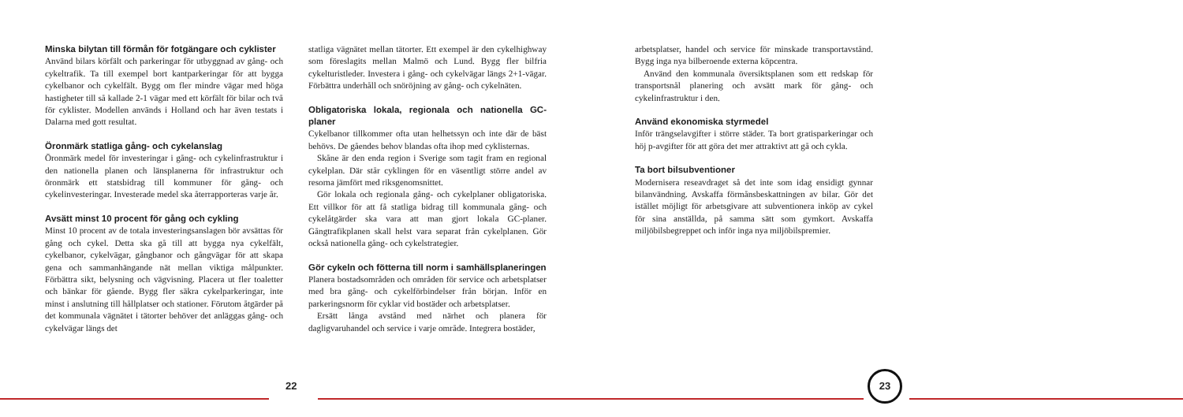Minska bilytan till förmån för fotgängare och cyklister
Använd bilars körfält och parkeringar för utbyggnad av gång- och cykeltrafik. Ta till exempel bort kantparkeringar för att bygga cykelbanor och cykelfält. Bygg om fler mindre vägar med höga hastigheter till så kallade 2-1 vägar med ett körfält för bilar och två för cyklister. Modellen används i Holland och har även testats i Dalarna med gott resultat.
Öronmärk statliga gång- och cykelanslag
Öronmärk medel för investeringar i gång- och cykelinfrastruktur i den nationella planen och länsplanerna för infrastruktur och öronmärk ett statsbidrag till kommuner för gång- och cykelinvesteringar. Investerade medel ska återrapporteras varje år.
Avsätt minst 10 procent för gång och cykling
Minst 10 procent av de totala investeringsanslagen bör avsättas för gång och cykel. Detta ska gå till att bygga nya cykelfält, cykelbanor, cykelvägar, gångbanor och gångvägar för att skapa gena och sammanhängande nät mellan viktiga målpunkter. Förbättra sikt, belysning och vägvisning. Placera ut fler toaletter och bänkar för gående. Bygg fler säkra cykelparkeringar, inte minst i anslutning till hållplatser och stationer. Förutom åtgärder på det kommunala vägnätet i tätorter behöver det anläggas gång- och cykelvägar längs det
statliga vägnätet mellan tätorter. Ett exempel är den cykelhighway som föreslagits mellan Malmö och Lund. Bygg fler bilfria cykelturistleder. Investera i gång- och cykelvägar längs 2+1-vägar. Förbättra underhåll och snöröjning av gång- och cykelnäten.
Obligatoriska lokala, regionala och nationella GC-planer
Cykelbanor tillkommer ofta utan helhetssyn och inte där de bäst behövs. De gåendes behov blandas ofta ihop med cyklisternas.
Skåne är den enda region i Sverige som tagit fram en regional cykelplan. Där står cyklingen för en väsentligt större andel av resorna jämfört med riksgenomsnittet.
Gör lokala och regionala gång- och cykelplaner obligatoriska. Ett villkor för att få statliga bidrag till kommunala gång- och cykelåtgärder ska vara att man gjort lokala GC-planer. Gångtrafikplanen skall helst vara separat från cykelplanen. Gör också nationella gång- och cykelstrategier.
Gör cykeln och fötterna till norm i samhällsplaneringen
Planera bostadsområden och områden för service och arbetsplatser med bra gång- och cykelförbindelser från början. Inför en parkeringsnorm för cyklar vid bostäder och arbetsplatser.
Ersätt långa avstånd med närhet och planera för dagligvaruhandel och service i varje område. Integrera bostäder,
arbetsplatser, handel och service för minskade transportavstånd. Bygg inga nya bilberoende externa köpcentra.
Använd den kommunala översiktsplanen som ett redskap för transportsnål planering och avsätt mark för gång- och cykelinfrastruktur i den.
Använd ekonomiska styrmedel
Inför trängselavgifter i större städer. Ta bort gratisparkeringar och höj p-avgifter för att göra det mer attraktivt att gå och cykla.
Ta bort bilsubventioner
Modernisera reseavdraget så det inte som idag ensidigt gynnar bilanvändning. Avskaffa förmånsbeskattningen av bilar. Gör det istället möjligt för arbetsgivare att subventionera inköp av cykel för sina anställda, på samma sätt som gymkort. Avskaffa miljöbilsbegreppet och inför inga nya miljöbilspremier.
22
23